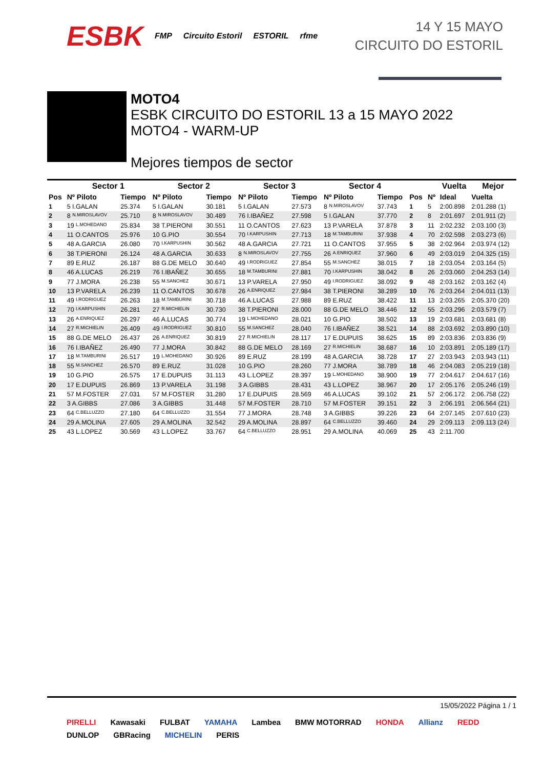ESBK FMP Circuito Estoril ESTORIL rfme
14 Y 15 MAYO
CIRCUITO DO ESTORIL
MOTO4
ESBK CIRCUITO DO ESTORIL 13 a 15 MAYO 2022
MOTO4 - WARM-UP
Mejores tiempos de sector
| | Sector 1 | | Sector 2 | | Sector 3 | | Sector 4 | | | | Vuelta | Mejor |
| --- | --- | --- | --- | --- | --- | --- | --- | --- | --- | --- | --- | --- |
| Pos | Nº Piloto | Tiempo | Nº Piloto | Tiempo | Nº Piloto | Tiempo | Nº Piloto | Tiempo | Pos | Nº | Ideal | Vuelta |
| 1 | 5 I.GALAN | 25.374 | 5 I.GALAN | 30.181 | 5 I.GALAN | 27.573 | 8 N.MIROSLAVOV | 37.743 | 1 | 5 | 2:00.898 | 2:01.288 (1) |
| 2 | 8 N.MIROSLAVOV | 25.710 | 8 N.MIROSLAVOV | 30.489 | 76 I.IBAÑEZ | 27.598 | 5 I.GALAN | 37.770 | 2 | 8 | 2:01.697 | 2:01.911 (2) |
| 3 | 19 L.MOHEDANO | 25.834 | 38 T.PIERONI | 30.551 | 11 O.CANTOS | 27.623 | 13 P.VARELA | 37.878 | 3 | 11 | 2:02.232 | 2:03.100 (3) |
| 4 | 11 O.CANTOS | 25.976 | 10 G.PIO | 30.554 | 70 I.KARPUSHIN | 27.713 | 18 M.TAMBURINI | 37.938 | 4 | 70 | 2:02.598 | 2:03.273 (6) |
| 5 | 48 A.GARCIA | 26.080 | 70 I.KARPUSHIN | 30.562 | 48 A.GARCIA | 27.721 | 11 O.CANTOS | 37.955 | 5 | 38 | 2:02.964 | 2:03.974 (12) |
| 6 | 38 T.PIERONI | 26.124 | 48 A.GARCIA | 30.633 | 8 N.MIROSLAVOV | 27.755 | 26 A.ENRIQUEZ | 37.960 | 6 | 49 | 2:03.019 | 2:04.325 (15) |
| 7 | 89 E.RUZ | 26.187 | 88 G.DE MELO | 30.640 | 49 I.RODRIGUEZ | 27.854 | 55 M.SANCHEZ | 38.015 | 7 | 18 | 2:03.054 | 2:03.164 (5) |
| 8 | 46 A.LUCAS | 26.219 | 76 I.IBAÑEZ | 30.655 | 18 M.TAMBURINI | 27.881 | 70 I.KARPUSHIN | 38.042 | 8 | 26 | 2:03.060 | 2:04.253 (14) |
| 9 | 77 J.MORA | 26.238 | 55 M.SANCHEZ | 30.671 | 13 P.VARELA | 27.950 | 49 I.RODRIGUEZ | 38.092 | 9 | 48 | 2:03.162 | 2:03.162 (4) |
| 10 | 13 P.VARELA | 26.239 | 11 O.CANTOS | 30.678 | 26 A.ENRIQUEZ | 27.984 | 38 T.PIERONI | 38.289 | 10 | 76 | 2:03.264 | 2:04.011 (13) |
| 11 | 49 I.RODRIGUEZ | 26.263 | 18 M.TAMBURINI | 30.718 | 46 A.LUCAS | 27.988 | 89 E.RUZ | 38.422 | 11 | 13 | 2:03.265 | 2:05.370 (20) |
| 12 | 70 I.KARPUSHIN | 26.281 | 27 R.MICHIELIN | 30.730 | 38 T.PIERONI | 28.000 | 88 G.DE MELO | 38.446 | 12 | 55 | 2:03.296 | 2:03.579 (7) |
| 13 | 26 A.ENRIQUEZ | 26.297 | 46 A.LUCAS | 30.774 | 19 L.MOHEDANO | 28.021 | 10 G.PIO | 38.502 | 13 | 19 | 2:03.681 | 2:03.681 (8) |
| 14 | 27 R.MICHIELIN | 26.409 | 49 I.RODRIGUEZ | 30.810 | 55 M.SANCHEZ | 28.040 | 76 I.IBAÑEZ | 38.521 | 14 | 88 | 2:03.692 | 2:03.890 (10) |
| 15 | 88 G.DE MELO | 26.437 | 26 A.ENRIQUEZ | 30.819 | 27 R.MICHIELIN | 28.117 | 17 E.DUPUIS | 38.625 | 15 | 89 | 2:03.836 | 2:03.836 (9) |
| 16 | 76 I.IBAÑEZ | 26.490 | 77 J.MORA | 30.842 | 88 G.DE MELO | 28.169 | 27 R.MICHIELIN | 38.687 | 16 | 10 | 2:03.891 | 2:05.189 (17) |
| 17 | 18 M.TAMBURINI | 26.517 | 19 L.MOHEDANO | 30.926 | 89 E.RUZ | 28.199 | 48 A.GARCIA | 38.728 | 17 | 27 | 2:03.943 | 2:03.943 (11) |
| 18 | 55 M.SANCHEZ | 26.570 | 89 E.RUZ | 31.028 | 10 G.PIO | 28.260 | 77 J.MORA | 38.789 | 18 | 46 | 2:04.083 | 2:05.219 (18) |
| 19 | 10 G.PIO | 26.575 | 17 E.DUPUIS | 31.113 | 43 L.LOPEZ | 28.397 | 19 L.MOHEDANO | 38.900 | 19 | 77 | 2:04.617 | 2:04.617 (16) |
| 20 | 17 E.DUPUIS | 26.869 | 13 P.VARELA | 31.198 | 3 A.GIBBS | 28.431 | 43 L.LOPEZ | 38.967 | 20 | 17 | 2:05.176 | 2:05.246 (19) |
| 21 | 57 M.FOSTER | 27.031 | 57 M.FOSTER | 31.280 | 17 E.DUPUIS | 28.569 | 46 A.LUCAS | 39.102 | 21 | 57 | 2:06.172 | 2:06.758 (22) |
| 22 | 3 A.GIBBS | 27.086 | 3 A.GIBBS | 31.448 | 57 M.FOSTER | 28.710 | 57 M.FOSTER | 39.151 | 22 | 3 | 2:06.191 | 2:06.564 (21) |
| 23 | 64 C.BELLUZZO | 27.180 | 64 C.BELLUZZO | 31.554 | 77 J.MORA | 28.748 | 3 A.GIBBS | 39.226 | 23 | 64 | 2:07.145 | 2:07.610 (23) |
| 24 | 29 A.MOLINA | 27.605 | 29 A.MOLINA | 32.542 | 29 A.MOLINA | 28.897 | 64 C.BELLUZZO | 39.460 | 24 | 29 | 2:09.113 | 2:09.113 (24) |
| 25 | 43 L.LOPEZ | 30.569 | 43 L.LOPEZ | 33.767 | 64 C.BELLUZZO | 28.951 | 29 A.MOLINA | 40.069 | 25 | 43 | 2:11.700 | |
15/05/2022 Página 1 / 1
PIRELLI Kawasaki FULBAT YAMAHA Lambea BMW MOTORRAD HONDA Allianz REDD DUNLOP GBRacing MICHELIN PERIS